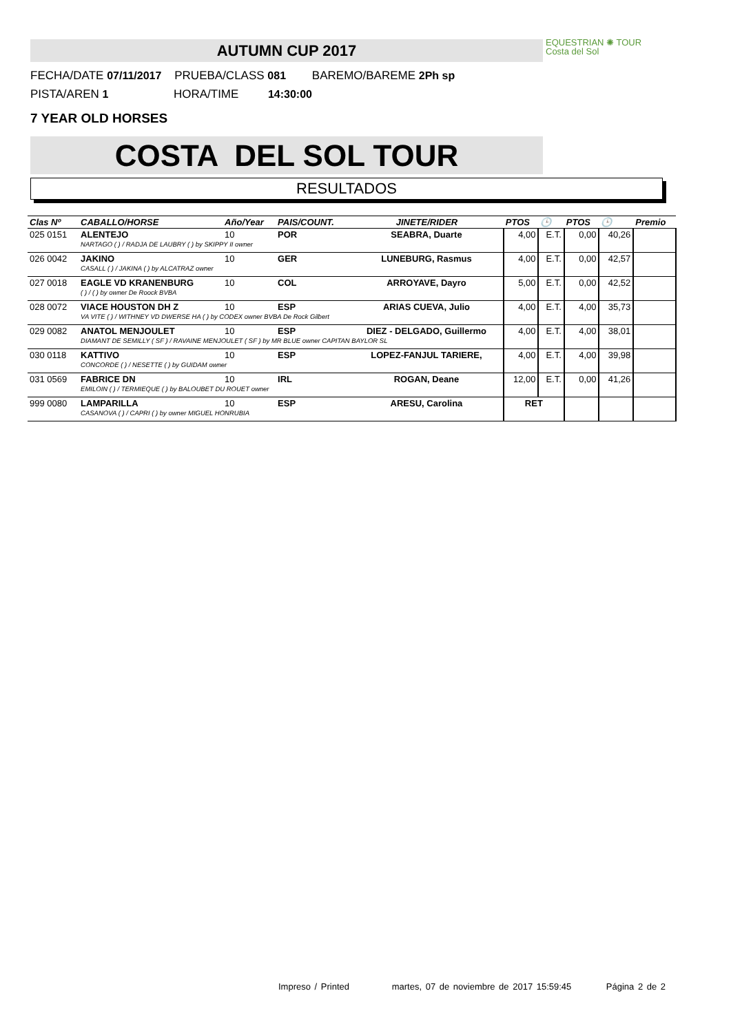AUTUMN CUP 2017
EQUESTRIAN ✺ TOUR
Costa del Sol
FECHA/DATE 07/11/2017 PRUEBA/CLASS 081 BAREMO/BAREME 2Ph sp
PISTA/AREN 1 HORA/TIME 14:30:00
7 YEAR OLD HORSES
COSTA DEL SOL TOUR
RESULTADOS
| Clas Nº | CABALLO/HORSE | Año/Year | PAIS/COUNT. | JINETE/RIDER | PTOS | 🕒 | PTOS | 🕒 | Premio |
| --- | --- | --- | --- | --- | --- | --- | --- | --- | --- |
| 025 0151 | ALENTEJO | 10 | POR | SEABRA, Duarte | 4,00 | E.T. | 0,00 | 40,26 | |
| | NARTAGO ( ) / RADJA DE LAUBRY ( ) by SKIPPY II owner | | | | | | | | |
| 026 0042 | JAKINO | 10 | GER | LUNEBURG, Rasmus | 4,00 | E.T. | 0,00 | 42,57 | |
| | CASALL ( ) / JAKINA ( ) by ALCATRAZ owner | | | | | | | | |
| 027 0018 | EAGLE VD KRANENBURG | 10 | COL | ARROYAVE, Dayro | 5,00 | E.T. | 0,00 | 42,52 | |
| | ( ) / ( ) by owner De Roock BVBA | | | | | | | | |
| 028 0072 | VIACE HOUSTON DH Z | 10 | ESP | ARIAS CUEVA, Julio | 4,00 | E.T. | 4,00 | 35,73 | |
| | VA VITE ( ) / WITHNEY VD DWERSE HA ( ) by CODEX owner BVBA De Rock Gilbert | | | | | | | | |
| 029 0082 | ANATOL MENJOULET | 10 | ESP | DIEZ - DELGADO, Guillermo | 4,00 | E.T. | 4,00 | 38,01 | |
| | DIAMANT DE SEMILLY ( SF ) / RAVAINE MENJOULET ( SF ) by MR BLUE owner CAPITAN BAYLOR SL | | | | | | | | |
| 030 0118 | KATTIVO | 10 | ESP | LOPEZ-FANJUL TARIERE, | 4,00 | E.T. | 4,00 | 39,98 | |
| | CONCORDE ( ) / NESETTE ( ) by GUIDAM owner | | | | | | | | |
| 031 0569 | FABRICE DN | 10 | IRL | ROGAN, Deane | 12,00 | E.T. | 0,00 | 41,26 | |
| | EMILOIN ( ) / TERMIEQUE ( ) by BALOUBET DU ROUET owner | | | | | | | | |
| 999 0080 | LAMPARILLA | 10 | ESP | ARESU, Carolina | RET | | | | |
| | CASANOVA ( ) / CAPRI ( ) by owner MIGUEL HONRUBIA | | | | | | | | |
Impreso / Printed martes, 07 de noviembre de 2017 15:59:45 Página 2 de 2